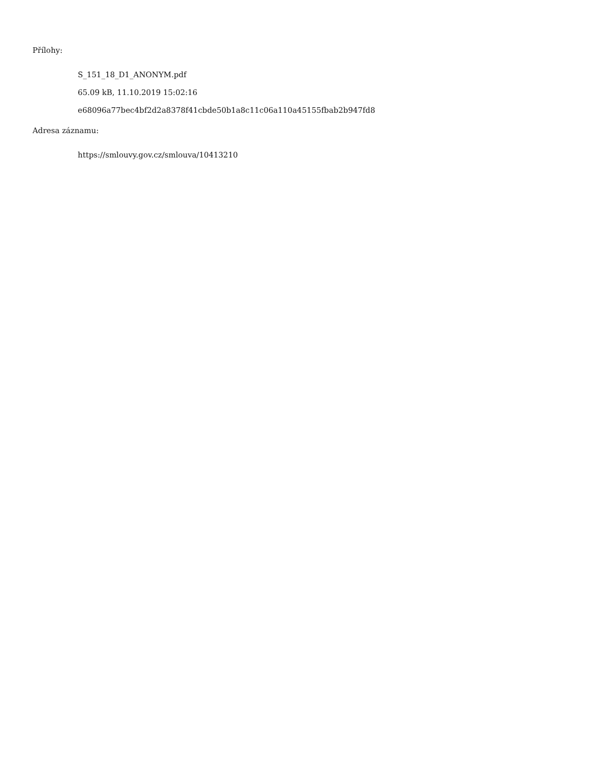Přílohy:
S_151_18_D1_ANONYM.pdf
65.09 kB, 11.10.2019 15:02:16
e68096a77bec4bf2d2a8378f41cbde50b1a8c11c06a110a45155fbab2b947fd8
Adresa záznamu:
https://smlouvy.gov.cz/smlouva/10413210